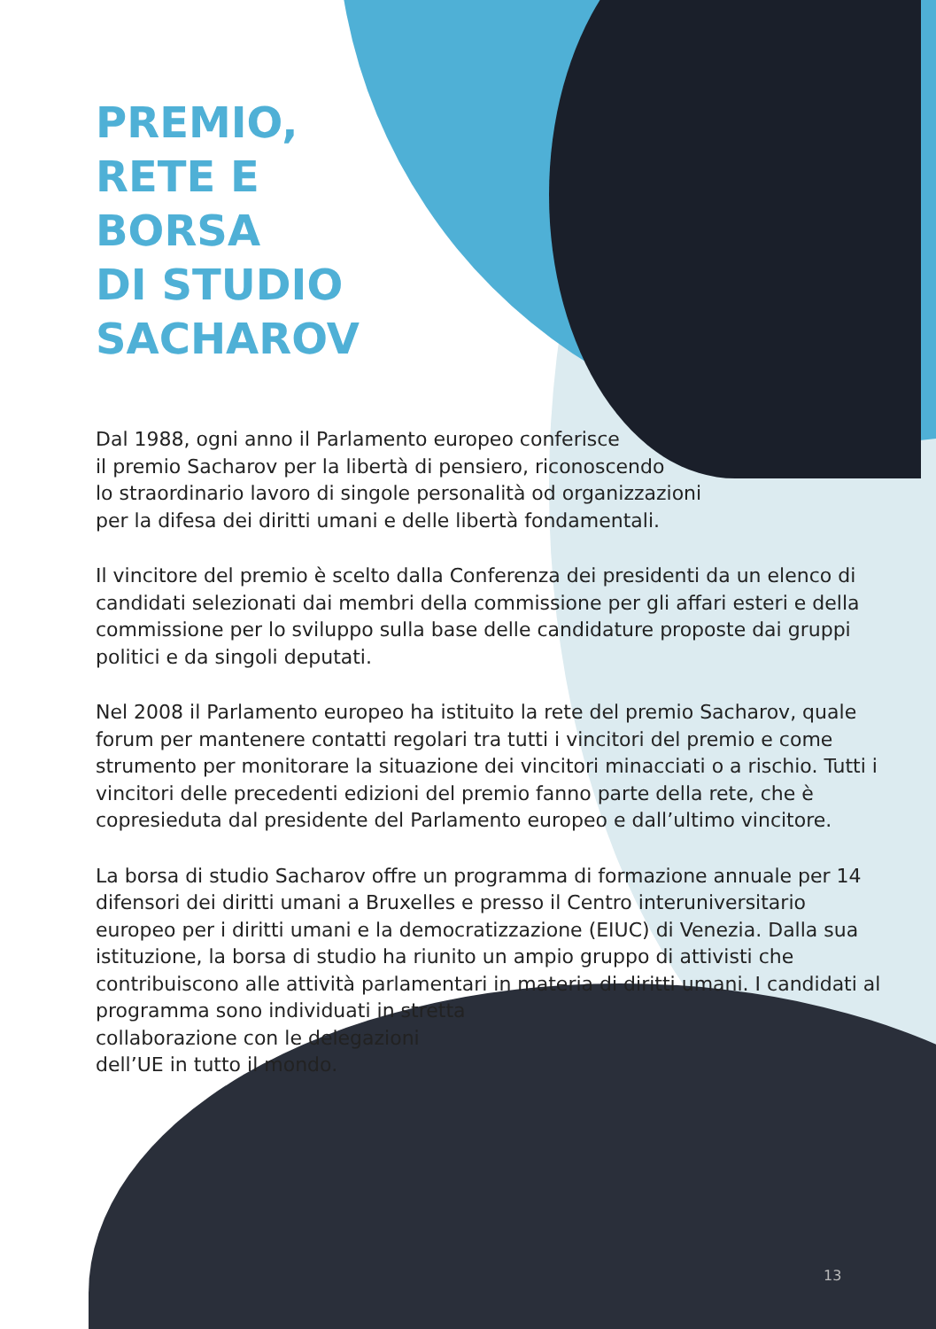PREMIO,
RETE E
BORSA
DI STUDIO
SACHAROV
Dal 1988, ogni anno il Parlamento europeo conferisce
il premio Sacharov per la libertà di pensiero, riconoscendo
lo straordinario lavoro di singole personalità od organizzazioni
per la difesa dei diritti umani e delle libertà fondamentali.
Il vincitore del premio è scelto dalla Conferenza dei presidenti da un elenco di candidati selezionati dai membri della commissione per gli affari esteri e della commissione per lo sviluppo sulla base delle candidature proposte dai gruppi politici e da singoli deputati.
Nel 2008 il Parlamento europeo ha istituito la rete del premio Sacharov, quale forum per mantenere contatti regolari tra tutti i vincitori del premio e come strumento per monitorare la situazione dei vincitori minacciati o a rischio. Tutti i vincitori delle precedenti edizioni del premio fanno parte della rete, che è copresieduta dal presidente del Parlamento europeo e dall’ultimo vincitore.
La borsa di studio Sacharov offre un programma di formazione annuale per 14 difensori dei diritti umani a Bruxelles e presso il Centro interuniversitario europeo per i diritti umani e la democratizzazione (EIUC) di Venezia. Dalla sua istituzione, la borsa di studio ha riunito un ampio gruppo di attivisti che contribuiscono alle attività parlamentari in materia di diritti umani. I candidati al programma sono individuati in stretta
collaborazione con le delegazioni
dell’UE in tutto il mondo.
13